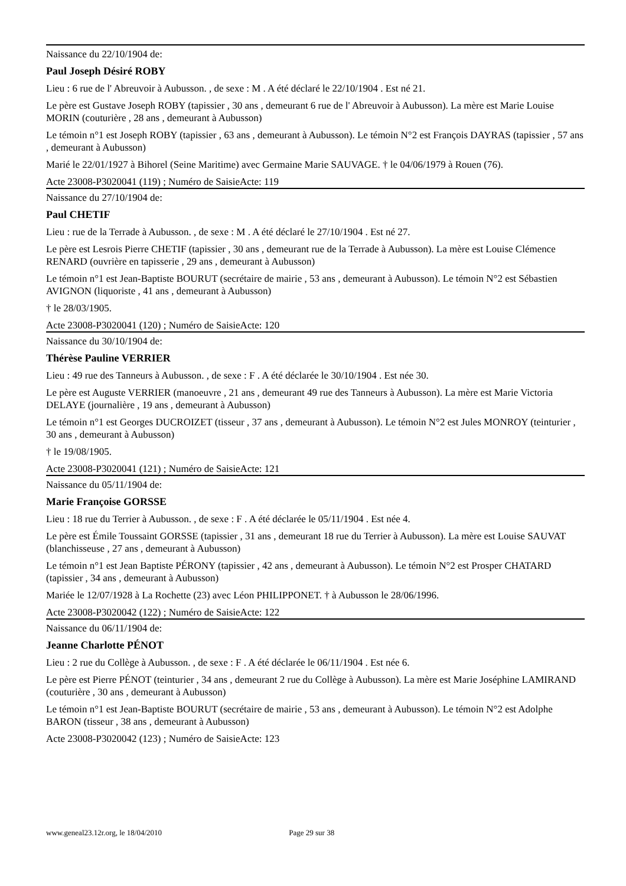Naissance du 22/10/1904 de:
Paul Joseph Désiré ROBY
Lieu : 6 rue de l' Abreuvoir à Aubusson. , de sexe : M . A été déclaré le 22/10/1904 . Est né 21.
Le père est Gustave Joseph ROBY (tapissier , 30 ans , demeurant 6 rue de l' Abreuvoir à Aubusson). La mère est Marie Louise MORIN (couturière , 28 ans , demeurant à Aubusson)
Le témoin n°1 est Joseph ROBY (tapissier , 63 ans , demeurant à Aubusson). Le témoin N°2 est François DAYRAS (tapissier , 57 ans , demeurant à Aubusson)
Marié le 22/01/1927 à Bihorel (Seine Maritime) avec Germaine Marie SAUVAGE. † le 04/06/1979 à Rouen (76).
Acte 23008-P3020041 (119) ; Numéro de SaisieActe: 119
Naissance du 27/10/1904 de:
Paul CHETIF
Lieu : rue de la Terrade à Aubusson. , de sexe : M . A été déclaré le 27/10/1904 . Est né 27.
Le père est Lesrois Pierre CHETIF (tapissier , 30 ans , demeurant rue de la Terrade à Aubusson). La mère est Louise Clémence RENARD (ouvrière en tapisserie , 29 ans , demeurant à Aubusson)
Le témoin n°1 est Jean-Baptiste BOURUT (secrétaire de mairie , 53 ans , demeurant à Aubusson). Le témoin N°2 est Sébastien AVIGNON (liquoriste , 41 ans , demeurant à Aubusson)
† le 28/03/1905.
Acte 23008-P3020041 (120) ; Numéro de SaisieActe: 120
Naissance du 30/10/1904 de:
Thérèse Pauline VERRIER
Lieu : 49 rue des Tanneurs à Aubusson. , de sexe : F . A été déclarée le 30/10/1904 . Est née 30.
Le père est Auguste VERRIER (manoeuvre , 21 ans , demeurant 49 rue des Tanneurs à Aubusson). La mère est Marie Victoria DELAYE (journalière , 19 ans , demeurant à Aubusson)
Le témoin n°1 est Georges DUCROIZET (tisseur , 37 ans , demeurant à Aubusson). Le témoin N°2 est Jules MONROY (teinturier , 30 ans , demeurant à Aubusson)
† le 19/08/1905.
Acte 23008-P3020041 (121) ; Numéro de SaisieActe: 121
Naissance du 05/11/1904 de:
Marie Françoise GORSSE
Lieu : 18 rue du Terrier à Aubusson. , de sexe : F . A été déclarée le 05/11/1904 . Est née 4.
Le père est Émile Toussaint GORSSE (tapissier , 31 ans , demeurant 18 rue du Terrier à Aubusson). La mère est Louise SAUVAT (blanchisseuse , 27 ans , demeurant à Aubusson)
Le témoin n°1 est Jean Baptiste PÉRONY (tapissier , 42 ans , demeurant à Aubusson). Le témoin N°2 est Prosper CHATARD (tapissier , 34 ans , demeurant à Aubusson)
Mariée le 12/07/1928 à La Rochette (23) avec Léon PHILIPPONET. † à Aubusson le 28/06/1996.
Acte 23008-P3020042 (122) ; Numéro de SaisieActe: 122
Naissance du 06/11/1904 de:
Jeanne Charlotte PÉNOT
Lieu : 2 rue du Collège à Aubusson. , de sexe : F . A été déclarée le 06/11/1904 . Est née 6.
Le père est Pierre PÉNOT (teinturier , 34 ans , demeurant 2 rue du Collège à Aubusson). La mère est Marie Joséphine LAMIRAND (couturière , 30 ans , demeurant à Aubusson)
Le témoin n°1 est Jean-Baptiste BOURUT (secrétaire de mairie , 53 ans , demeurant à Aubusson). Le témoin N°2 est Adolphe BARON (tisseur , 38 ans , demeurant à Aubusson)
Acte 23008-P3020042 (123) ; Numéro de SaisieActe: 123
www.geneal23.12r.org, le 18/04/2010 Page 29 sur 38